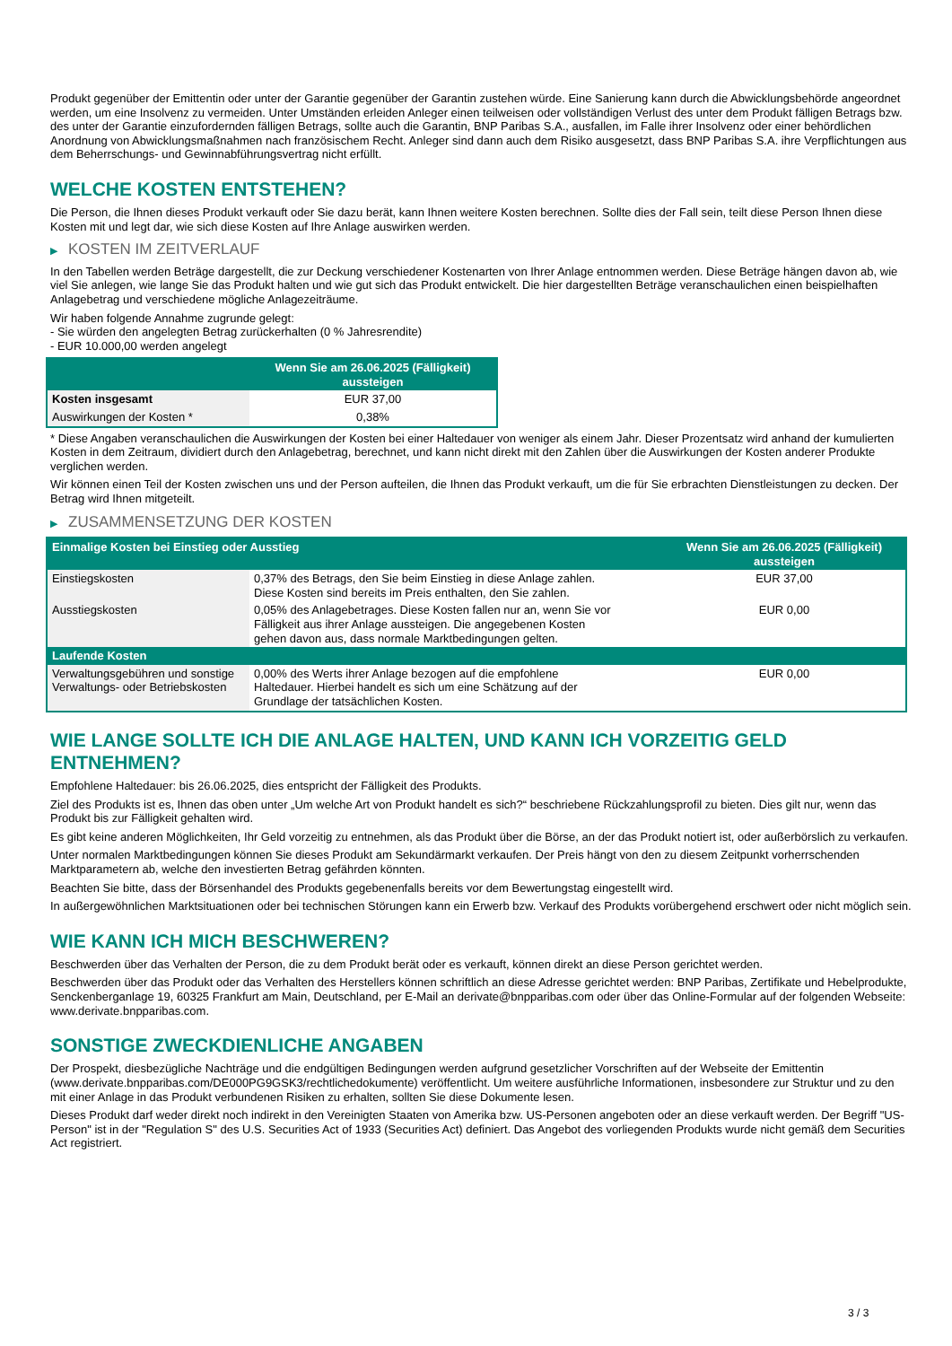Produkt gegenüber der Emittentin oder unter der Garantie gegenüber der Garantin zustehen würde. Eine Sanierung kann durch die Abwicklungsbehörde angeordnet werden, um eine Insolvenz zu vermeiden. Unter Umständen erleiden Anleger einen teilweisen oder vollständigen Verlust des unter dem Produkt fälligen Betrags bzw. des unter der Garantie einzufordernden fälligen Betrags, sollte auch die Garantin, BNP Paribas S.A., ausfallen, im Falle ihrer Insolvenz oder einer behördlichen Anordnung von Abwicklungsmaßnahmen nach französischem Recht. Anleger sind dann auch dem Risiko ausgesetzt, dass BNP Paribas S.A. ihre Verpflichtungen aus dem Beherrschungs- und Gewinnabführungsvertrag nicht erfüllt.
WELCHE KOSTEN ENTSTEHEN?
Die Person, die Ihnen dieses Produkt verkauft oder Sie dazu berät, kann Ihnen weitere Kosten berechnen. Sollte dies der Fall sein, teilt diese Person Ihnen diese Kosten mit und legt dar, wie sich diese Kosten auf Ihre Anlage auswirken werden.
▶ KOSTEN IM ZEITVERLAUF
In den Tabellen werden Beträge dargestellt, die zur Deckung verschiedener Kostenarten von Ihrer Anlage entnommen werden. Diese Beträge hängen davon ab, wie viel Sie anlegen, wie lange Sie das Produkt halten und wie gut sich das Produkt entwickelt. Die hier dargestellten Beträge veranschaulichen einen beispielhaften Anlagebetrag und verschiedene mögliche Anlagezeiträume.
Wir haben folgende Annahme zugrunde gelegt:
- Sie würden den angelegten Betrag zurückerhalten (0 % Jahresrendite)
- EUR 10.000,00 werden angelegt
| | Wenn Sie am 26.06.2025 (Fälligkeit) aussteigen |
| --- | --- |
| Kosten insgesamt | EUR 37,00 |
| Auswirkungen der Kosten * | 0,38% |
* Diese Angaben veranschaulichen die Auswirkungen der Kosten bei einer Haltedauer von weniger als einem Jahr. Dieser Prozentsatz wird anhand der kumulierten Kosten in dem Zeitraum, dividiert durch den Anlagebetrag, berechnet, und kann nicht direkt mit den Zahlen über die Auswirkungen der Kosten anderer Produkte verglichen werden.
Wir können einen Teil der Kosten zwischen uns und der Person aufteilen, die Ihnen das Produkt verkauft, um die für Sie erbrachten Dienstleistungen zu decken. Der Betrag wird Ihnen mitgeteilt.
▶ ZUSAMMENSETZUNG DER KOSTEN
| Einmalige Kosten bei Einstieg oder Ausstieg | | Wenn Sie am 26.06.2025 (Fälligkeit) aussteigen |
| --- | --- | --- |
| Einstiegskosten | 0,37% des Betrags, den Sie beim Einstieg in diese Anlage zahlen. Diese Kosten sind bereits im Preis enthalten, den Sie zahlen. | EUR 37,00 |
| Ausstiegskosten | 0,05% des Anlagebetrages. Diese Kosten fallen nur an, wenn Sie vor Fälligkeit aus ihrer Anlage aussteigen. Die angegebenen Kosten gehen davon aus, dass normale Marktbedingungen gelten. | EUR 0,00 |
| Laufende Kosten | | |
| Verwaltungsgebühren und sonstige Verwaltungs- oder Betriebskosten | 0,00% des Werts ihrer Anlage bezogen auf die empfohlene Haltedauer. Hierbei handelt es sich um eine Schätzung auf der Grundlage der tatsächlichen Kosten. | EUR 0,00 |
WIE LANGE SOLLTE ICH DIE ANLAGE HALTEN, UND KANN ICH VORZEITIG GELD ENTNEHMEN?
Empfohlene Haltedauer: bis 26.06.2025, dies entspricht der Fälligkeit des Produkts.
Ziel des Produkts ist es, Ihnen das oben unter „Um welche Art von Produkt handelt es sich?“ beschriebene Rückzahlungsprofil zu bieten. Dies gilt nur, wenn das Produkt bis zur Fälligkeit gehalten wird.
Es gibt keine anderen Möglichkeiten, Ihr Geld vorzeitig zu entnehmen, als das Produkt über die Börse, an der das Produkt notiert ist, oder außerbörslich zu verkaufen.
Unter normalen Marktbedingungen können Sie dieses Produkt am Sekundärmarkt verkaufen. Der Preis hängt von den zu diesem Zeitpunkt vorherrschenden Marktparametern ab, welche den investierten Betrag gefährden könnten.
Beachten Sie bitte, dass der Börsenhandel des Produkts gegebenenfalls bereits vor dem Bewertungstag eingestellt wird.
In außergewöhnlichen Marktsituationen oder bei technischen Störungen kann ein Erwerb bzw. Verkauf des Produkts vorübergehend erschwert oder nicht möglich sein.
WIE KANN ICH MICH BESCHWEREN?
Beschwerden über das Verhalten der Person, die zu dem Produkt berät oder es verkauft, können direkt an diese Person gerichtet werden.
Beschwerden über das Produkt oder das Verhalten des Herstellers können schriftlich an diese Adresse gerichtet werden: BNP Paribas, Zertifikate und Hebelprodukte, Senckenberganlage 19, 60325 Frankfurt am Main, Deutschland, per E-Mail an derivate@bnpparibas.com oder über das Online-Formular auf der folgenden Webseite: www.derivate.bnpparibas.com.
SONSTIGE ZWECKDIENLICHE ANGABEN
Der Prospekt, diesbezügliche Nachträge und die endgültigen Bedingungen werden aufgrund gesetzlicher Vorschriften auf der Webseite der Emittentin (www.derivate.bnpparibas.com/DE000PG9GSK3/rechtlichedokumente) veröffentlicht. Um weitere ausführliche Informationen, insbesondere zur Struktur und zu den mit einer Anlage in das Produkt verbundenen Risiken zu erhalten, sollten Sie diese Dokumente lesen.
Dieses Produkt darf weder direkt noch indirekt in den Vereinigten Staaten von Amerika bzw. US-Personen angeboten oder an diese verkauft werden. Der Begriff "US-Person" ist in der "Regulation S" des U.S. Securities Act of 1933 (Securities Act) definiert. Das Angebot des vorliegenden Produkts wurde nicht gemäß dem Securities Act registriert.
3 / 3